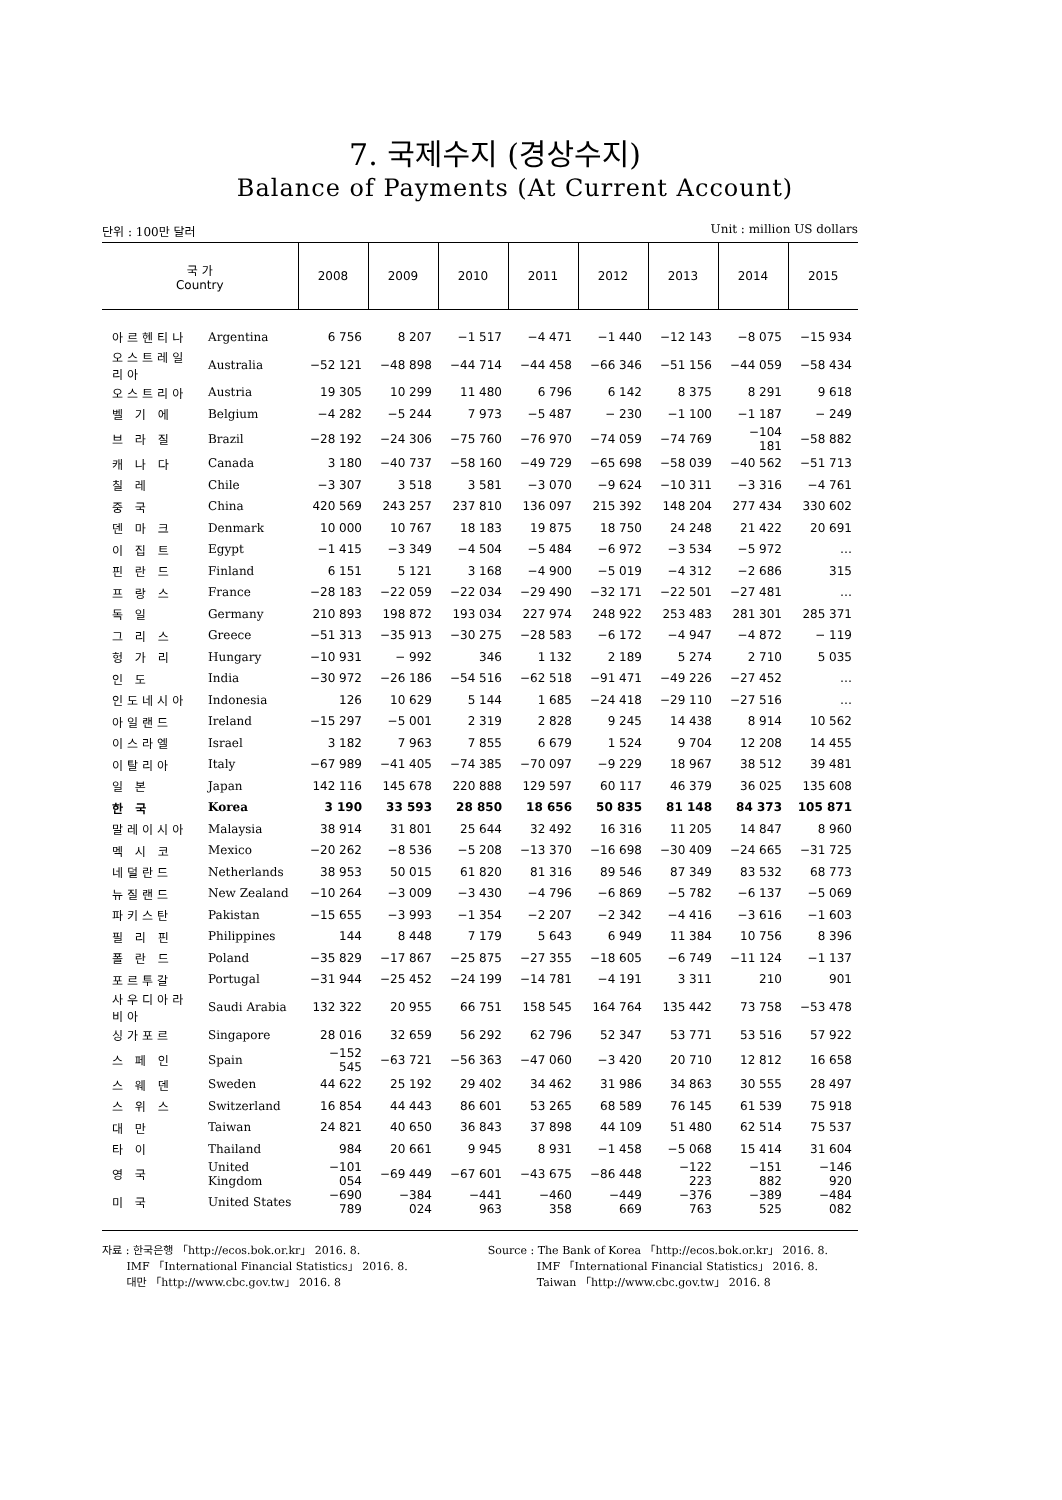7. 국제수지 (경상수지)
Balance of Payments (At Current Account)
단위 : 100만 달러 Unit : million US dollars
| 국 가 Country | | 2008 | 2009 | 2010 | 2011 | 2012 | 2013 | 2014 | 2015 |
| --- | --- | --- | --- | --- | --- | --- | --- | --- | --- |
| 아르헨티나 | Argentina | 6 756 | 8 207 | −1 517 | −4 471 | −1 440 | −12 143 | −8 075 | −15 934 |
| 오스트레일리아 | Australia | −52 121 | −48 898 | −44 714 | −44 458 | −66 346 | −51 156 | −44 059 | −58 434 |
| 오스트리아 | Austria | 19 305 | 10 299 | 11 480 | 6 796 | 6 142 | 8 375 | 8 291 | 9 618 |
| 벨 기 에 | Belgium | −4 282 | −5 244 | 7 973 | −5 487 | − 230 | −1 100 | −1 187 | − 249 |
| 브 라 질 | Brazil | −28 192 | −24 306 | −75 760 | −76 970 | −74 059 | −74 769 | −104 181 | −58 882 |
| 캐 나 다 | Canada | 3 180 | −40 737 | −58 160 | −49 729 | −65 698 | −58 039 | −40 562 | −51 713 |
| 칠 레 | Chile | −3 307 | 3 518 | 3 581 | −3 070 | −9 624 | −10 311 | −3 316 | −4 761 |
| 중 국 | China | 420 569 | 243 257 | 237 810 | 136 097 | 215 392 | 148 204 | 277 434 | 330 602 |
| 덴 마 크 | Denmark | 10 000 | 10 767 | 18 183 | 19 875 | 18 750 | 24 248 | 21 422 | 20 691 |
| 이 집 트 | Egypt | −1 415 | −3 349 | −4 504 | −5 484 | −6 972 | −3 534 | −5 972 | … |
| 핀 란 드 | Finland | 6 151 | 5 121 | 3 168 | −4 900 | −5 019 | −4 312 | −2 686 | 315 |
| 프 랑 스 | France | −28 183 | −22 059 | −22 034 | −29 490 | −32 171 | −22 501 | −27 481 | … |
| 독 일 | Germany | 210 893 | 198 872 | 193 034 | 227 974 | 248 922 | 253 483 | 281 301 | 285 371 |
| 그 리 스 | Greece | −51 313 | −35 913 | −30 275 | −28 583 | −6 172 | −4 947 | −4 872 | − 119 |
| 헝 가 리 | Hungary | −10 931 | − 992 | 346 | 1 132 | 2 189 | 5 274 | 2 710 | 5 035 |
| 인 도 | India | −30 972 | −26 186 | −54 516 | −62 518 | −91 471 | −49 226 | −27 452 | … |
| 인도네시아 | Indonesia | 126 | 10 629 | 5 144 | 1 685 | −24 418 | −29 110 | −27 516 | … |
| 아일랜드 | Ireland | −15 297 | −5 001 | 2 319 | 2 828 | 9 245 | 14 438 | 8 914 | 10 562 |
| 이스라엘 | Israel | 3 182 | 7 963 | 7 855 | 6 679 | 1 524 | 9 704 | 12 208 | 14 455 |
| 이탈리아 | Italy | −67 989 | −41 405 | −74 385 | −70 097 | −9 229 | 18 967 | 38 512 | 39 481 |
| 일 본 | Japan | 142 116 | 145 678 | 220 888 | 129 597 | 60 117 | 46 379 | 36 025 | 135 608 |
| 한 국 | Korea | 3 190 | 33 593 | 28 850 | 18 656 | 50 835 | 81 148 | 84 373 | 105 871 |
| 말레이시아 | Malaysia | 38 914 | 31 801 | 25 644 | 32 492 | 16 316 | 11 205 | 14 847 | 8 960 |
| 멕 시 코 | Mexico | −20 262 | −8 536 | −5 208 | −13 370 | −16 698 | −30 409 | −24 665 | −31 725 |
| 네덜란드 | Netherlands | 38 953 | 50 015 | 61 820 | 81 316 | 89 546 | 87 349 | 83 532 | 68 773 |
| 뉴질랜드 | New Zealand | −10 264 | −3 009 | −3 430 | −4 796 | −6 869 | −5 782 | −6 137 | −5 069 |
| 파키스탄 | Pakistan | −15 655 | −3 993 | −1 354 | −2 207 | −2 342 | −4 416 | −3 616 | −1 603 |
| 필 리 핀 | Philippines | 144 | 8 448 | 7 179 | 5 643 | 6 949 | 11 384 | 10 756 | 8 396 |
| 폴 란 드 | Poland | −35 829 | −17 867 | −25 875 | −27 355 | −18 605 | −6 749 | −11 124 | −1 137 |
| 포르투갈 | Portugal | −31 944 | −25 452 | −24 199 | −14 781 | −4 191 | 3 311 | 210 | 901 |
| 사우디아라비아 | Saudi Arabia | 132 322 | 20 955 | 66 751 | 158 545 | 164 764 | 135 442 | 73 758 | −53 478 |
| 싱가포르 | Singapore | 28 016 | 32 659 | 56 292 | 62 796 | 52 347 | 53 771 | 53 516 | 57 922 |
| 스 페 인 | Spain | −152 545 | −63 721 | −56 363 | −47 060 | −3 420 | 20 710 | 12 812 | 16 658 |
| 스 웨 덴 | Sweden | 44 622 | 25 192 | 29 402 | 34 462 | 31 986 | 34 863 | 30 555 | 28 497 |
| 스 위 스 | Switzerland | 16 854 | 44 443 | 86 601 | 53 265 | 68 589 | 76 145 | 61 539 | 75 918 |
| 대 만 | Taiwan | 24 821 | 40 650 | 36 843 | 37 898 | 44 109 | 51 480 | 62 514 | 75 537 |
| 타 이 | Thailand | 984 | 20 661 | 9 945 | 8 931 | −1 458 | −5 068 | 15 414 | 31 604 |
| 영 국 | United Kingdom | −101 054 | −69 449 | −67 601 | −43 675 | −86 448 | −122 223 | −151 882 | −146 920 |
| 미 국 | United States | −690 789 | −384 024 | −441 963 | −460 358 | −449 669 | −376 763 | −389 525 | −484 082 |
자료 : 한국은행 「http://ecos.bok.or.kr」 2016. 8.
IMF 「International Financial Statistics」 2016. 8.
대만 「http://www.cbc.gov.tw」 2016. 8
Source : The Bank of Korea 「http://ecos.bok.or.kr」 2016. 8.
IMF 「International Financial Statistics」 2016. 8.
Taiwan 「http://www.cbc.gov.tw」 2016. 8